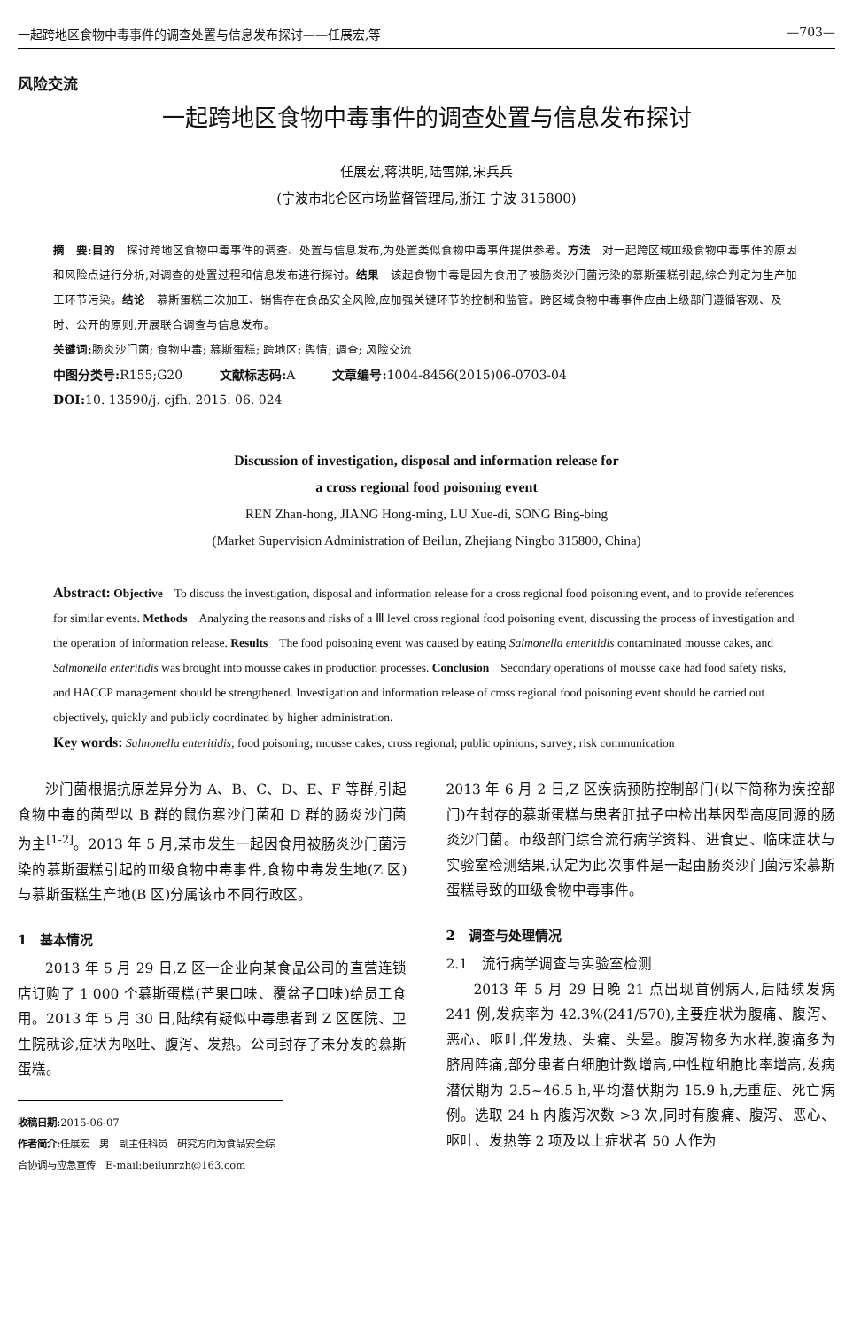一起跨地区食物中毒事件的调查处置与信息发布探讨——任展宏,等 —703—
风险交流
一起跨地区食物中毒事件的调查处置与信息发布探讨
任展宏,蒋洪明,陆雪娣,宋兵兵
(宁波市北仑区市场监督管理局,浙江 宁波 315800)
摘　要:目的　探讨跨地区食物中毒事件的调查、处置与信息发布,为处置类似食物中毒事件提供参考。方法　对一起跨区域Ⅲ级食物中毒事件的原因和风险点进行分析,对调查的处置过程和信息发布进行探讨。结果　该起食物中毒是因为食用了被肠炎沙门菌污染的慕斯蛋糕引起,综合判定为生产加工环节污染。结论　慕斯蛋糕二次加工、销售存在食品安全风险,应加强关键环节的控制和监管。跨区域食物中毒事件应由上级部门遵循客观、及时、公开的原则,开展联合调查与信息发布。
关键词: 肠炎沙门菌; 食物中毒; 慕斯蛋糕; 跨地区; 舆情; 调查; 风险交流
中图分类号: R155;G20　　　文献标志码: A　　　文章编号: 1004-8456(2015)06-0703-04
DOI: 10. 13590/j. cjfh. 2015. 06. 024
Discussion of investigation, disposal and information release for
a cross regional food poisoning event
REN Zhan-hong, JIANG Hong-ming, LU Xue-di, SONG Bing-bing
(Market Supervision Administration of Beilun, Zhejiang Ningbo 315800, China)
Abstract: Objective　To discuss the investigation, disposal and information release for a cross regional food poisoning event, and to provide references for similar events. Methods　Analyzing the reasons and risks of a Ⅲ level cross regional food poisoning event, discussing the process of investigation and the operation of information release. Results　The food poisoning event was caused by eating Salmonella enteritidis contaminated mousse cakes, and Salmonella enteritidis was brought into mousse cakes in production processes. Conclusion　Secondary operations of mousse cake had food safety risks, and HACCP management should be strengthened. Investigation and information release of cross regional food poisoning event should be carried out objectively, quickly and publicly coordinated by higher administration.
Key words: Salmonella enteritidis; food poisoning; mousse cakes; cross regional; public opinions; survey; risk communication
沙门菌根据抗原差异分为 A、B、C、D、E、F 等群,引起食物中毒的菌型以 B 群的鼠伤寒沙门菌和 D 群的肠炎沙门菌为主<sup>[1-2]</sup>。2013 年 5 月,某市发生一起因食用被肠炎沙门菌污染的慕斯蛋糕引起的Ⅲ级食物中毒事件,食物中毒发生地(Z 区)与慕斯蛋糕生产地(B 区)分属该市不同行政区。
1　基本情况
2013 年 5 月 29 日,Z 区一企业向某食品公司的直营连锁店订购了 1 000 个慕斯蛋糕(芒果口味、覆盆子口味)给员工食用。2013 年 5 月 30 日,陆续有疑似中毒患者到 Z 区医院、卫生院就诊,症状为呕吐、腹泻、发热。公司封存了未分发的慕斯蛋糕。
收稿日期: 2015-06-07
作者简介: 任展宏　男　副主任科员　研究方向为食品安全综合协调与应急宣传　E-mail:beilunrzh@163.com
2013 年 6 月 2 日,Z 区疾病预防控制部门(以下简称为疾控部门)在封存的慕斯蛋糕与患者肛拭子中检出基因型高度同源的肠炎沙门菌。市级部门综合流行病学资料、进食史、临床症状与实验室检测结果,认定为此次事件是一起由肠炎沙门菌污染慕斯蛋糕导致的Ⅲ级食物中毒事件。
2　调查与处理情况
2.1　流行病学调查与实验室检测
2013 年 5 月 29 日晚 21 点出现首例病人,后陆续发病 241 例,发病率为 42.3%(241/570),主要症状为腹痛、腹泻、恶心、呕吐,伴发热、头痛、头晕。腹泻物多为水样,腹痛多为脐周阵痛,部分患者白细胞计数增高,中性粒细胞比率增高,发病潜伏期为 2.5~46.5 h,平均潜伏期为 15.9 h,无重症、死亡病例。选取 24 h 内腹泻次数 >3 次,同时有腹痛、腹泻、恶心、呕吐、发热等 2 项及以上症状者 50 人作为